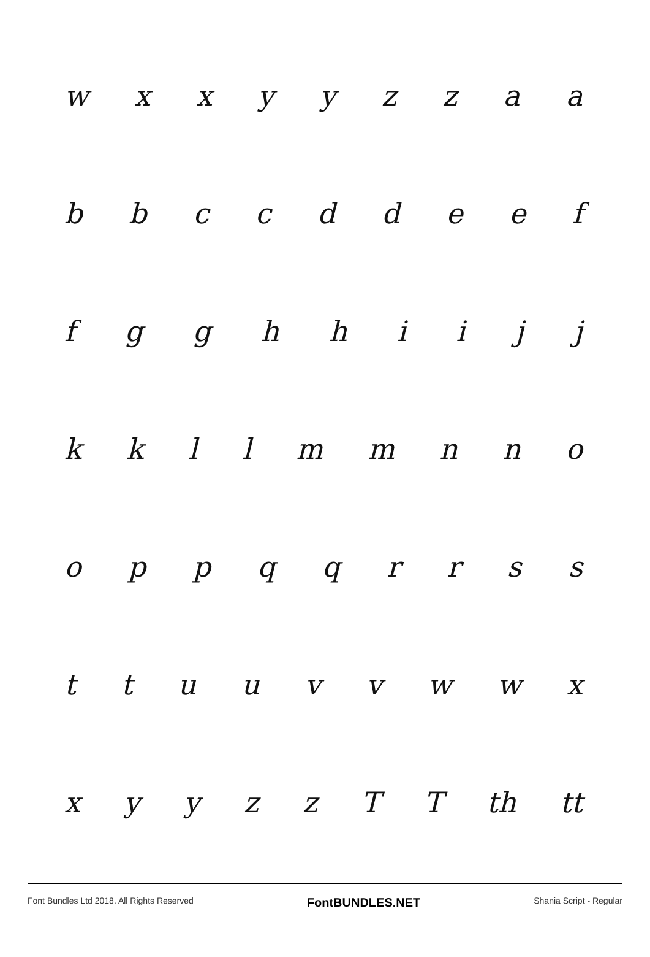wxxyyzzaa
bbccddeef
fgghhiijj
kkllmmnno
oppqqrrss
ttuuvvwwx
xyyzzTT th tt
Font Bundles Ltd 2018. All Rights Reserved FontBUNDLES.NET Shania Script - Regular